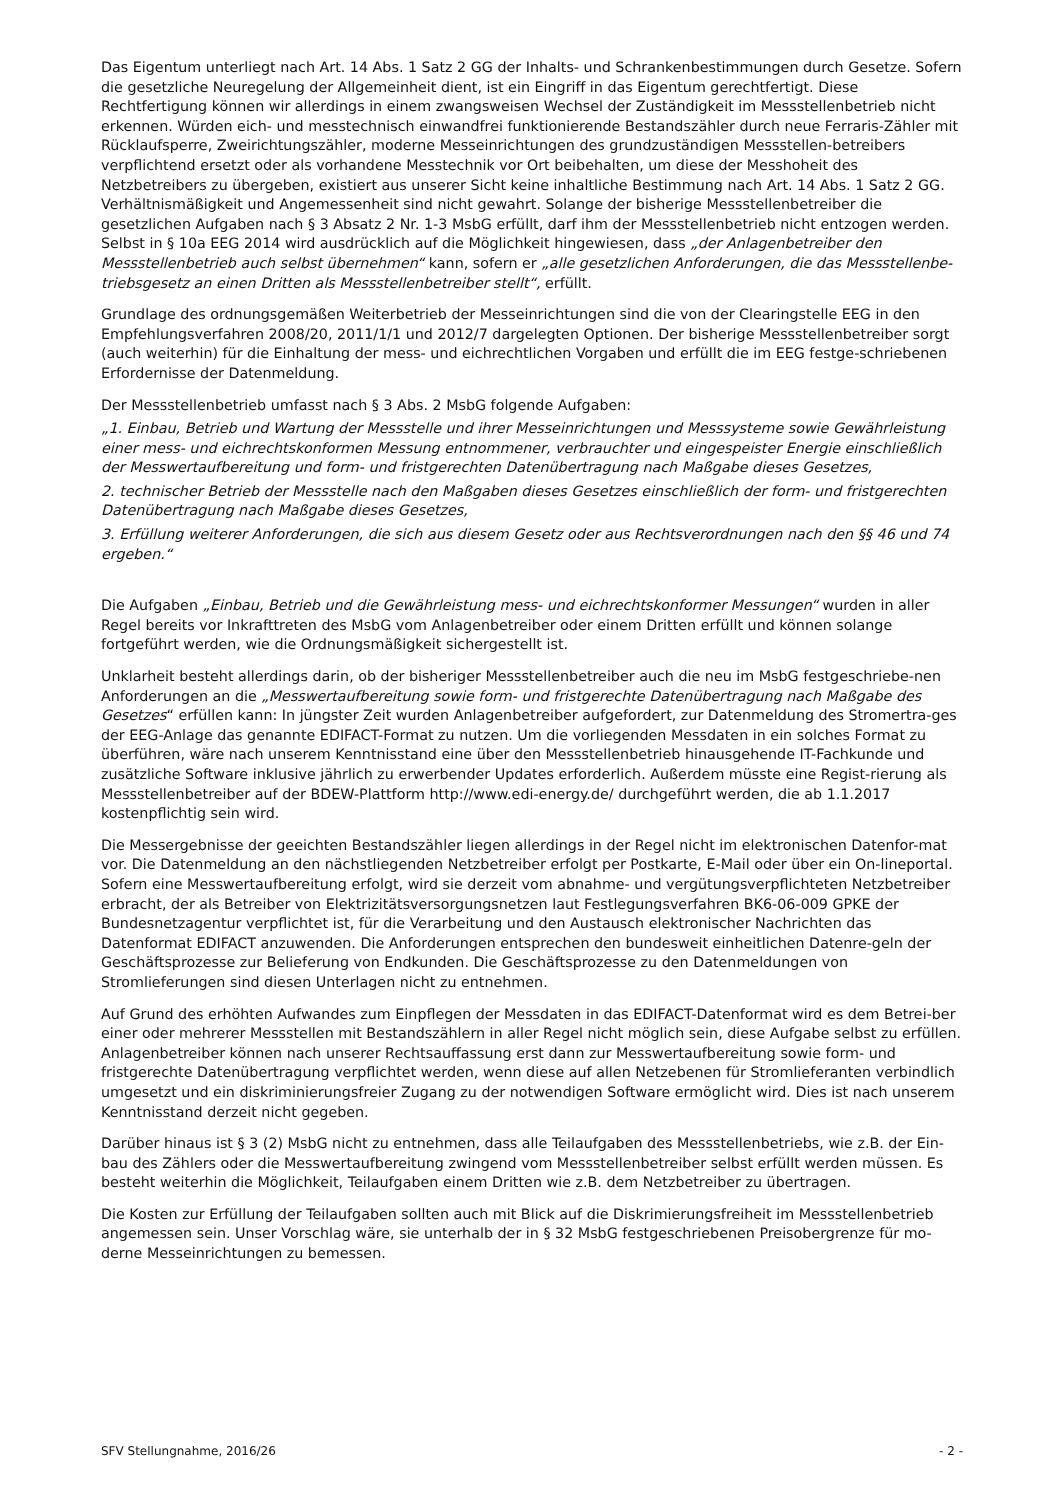Das Eigentum unterliegt nach Art. 14 Abs. 1 Satz 2 GG der Inhalts- und Schrankenbestimmungen durch Gesetze. Sofern die gesetzliche Neuregelung der Allgemeinheit dient, ist ein Eingriff in das Eigentum gerechtfertigt. Diese Rechtfertigung können wir allerdings in einem zwangsweisen Wechsel der Zuständigkeit im Messstellenbetrieb nicht erkennen. Würden eich- und messtechnisch einwandfrei funktionierende Bestandszähler durch neue Ferraris-Zähler mit Rücklaufsperre, Zweirichtungszähler, moderne Messeinrichtungen des grundzuständigen Messstellen-betreibers verpflichtend ersetzt oder als vorhandene Messtechnik vor Ort beibehalten, um diese der Messhoheit des Netzbetreibers zu übergeben, existiert aus unserer Sicht keine inhaltliche Bestimmung nach Art. 14 Abs. 1 Satz 2 GG. Verhältnismäßigkeit und Angemessenheit sind nicht gewahrt. Solange der bisherige Messstellenbetreiber die gesetzlichen Aufgaben nach § 3 Absatz 2 Nr. 1-3 MsbG erfüllt, darf ihm der Messstellenbetrieb nicht entzogen werden. Selbst in § 10a EEG 2014 wird ausdrücklich auf die Möglichkeit hingewiesen, dass „der Anlagenbetreiber den Messstellenbetrieb auch selbst übernehmen“ kann, sofern er „alle gesetzlichen Anforderungen, die das Messstellenbe-triebsgesetz an einen Dritten als Messstellenbetreiber stellt“, erfüllt.
Grundlage des ordnungsgemäßen Weiterbetrieb der Messeinrichtungen sind die von der Clearingstelle EEG in den Empfehlungsverfahren 2008/20, 2011/1/1 und 2012/7 dargelegten Optionen. Der bisherige Messstellenbetreiber sorgt (auch weiterhin) für die Einhaltung der mess- und eichrechtlichen Vorgaben und erfüllt die im EEG festge-schriebenen Erfordernisse der Datenmeldung.
Der Messstellenbetrieb umfasst nach § 3 Abs. 2 MsbG folgende Aufgaben:
„1. Einbau, Betrieb und Wartung der Messstelle und ihrer Messeinrichtungen und Messsysteme sowie Gewährleistung einer mess- und eichrechtskonformen Messung entnommener, verbrauchter und eingespeister Energie einschließlich der Messwertaufbereitung und form- und fristgerechten Datenübertragung nach Maßgabe dieses Gesetzes,
2. technischer Betrieb der Messstelle nach den Maßgaben dieses Gesetzes einschließlich der form- und fristgerechten Datenübertragung nach Maßgabe dieses Gesetzes,
3. Erfüllung weiterer Anforderungen, die sich aus diesem Gesetz oder aus Rechtsverordnungen nach den §§ 46 und 74 ergeben.“
Die Aufgaben „Einbau, Betrieb und die Gewährleistung mess- und eichrechtskonformer Messungen“ wurden in aller Regel bereits vor Inkrafttreten des MsbG vom Anlagenbetreiber oder einem Dritten erfüllt und können solange fortgeführt werden, wie die Ordnungsmäßigkeit sichergestellt ist.
Unklarheit besteht allerdings darin, ob der bisheriger Messstellenbetreiber auch die neu im MsbG festgeschriebe-nen Anforderungen an die „Messwertaufbereitung sowie form- und fristgerechte Datenübertragung nach Maßgabe des Gesetzes“ erfüllen kann: In jüngster Zeit wurden Anlagenbetreiber aufgefordert, zur Datenmeldung des Stromertra-ges der EEG-Anlage das genannte EDIFACT-Format zu nutzen. Um die vorliegenden Messdaten in ein solches Format zu überführen, wäre nach unserem Kenntnisstand eine über den Messstellenbetrieb hinausgehende IT-Fachkunde und zusätzliche Software inklusive jährlich zu erwerbender Updates erforderlich. Außerdem müsste eine Regist-rierung als Messstellenbetreiber auf der BDEW-Plattform http://www.edi-energy.de/ durchgeführt werden, die ab 1.1.2017 kostenpflichtig sein wird.
Die Messergebnisse der geeichten Bestandszähler liegen allerdings in der Regel nicht im elektronischen Datenfor-mat vor. Die Datenmeldung an den nächstliegenden Netzbetreiber erfolgt per Postkarte, E-Mail oder über ein On-lineportal. Sofern eine Messwertaufbereitung erfolgt, wird sie derzeit vom abnahme- und vergütungsverpflichteten Netzbetreiber erbracht, der als Betreiber von Elektrizitätsversorgungsnetzen laut Festlegungsverfahren BK6-06-009 GPKE der Bundesnetzagentur verpflichtet ist, für die Verarbeitung und den Austausch elektronischer Nachrichten das Datenformat EDIFACT anzuwenden. Die Anforderungen entsprechen den bundesweit einheitlichen Datenre-geln der Geschäftsprozesse zur Belieferung von Endkunden. Die Geschäftsprozesse zu den Datenmeldungen von Stromlieferungen sind diesen Unterlagen nicht zu entnehmen.
Auf Grund des erhöhten Aufwandes zum Einpflegen der Messdaten in das EDIFACT-Datenformat wird es dem Betrei-ber einer oder mehrerer Messstellen mit Bestandszählern in aller Regel nicht möglich sein, diese Aufgabe selbst zu erfüllen. Anlagenbetreiber können nach unserer Rechtsauffassung erst dann zur Messwertaufbereitung sowie form- und fristgerechte Datenübertragung verpflichtet werden, wenn diese auf allen Netzebenen für Stromlieferanten verbindlich umgesetzt und ein diskriminierungsfreier Zugang zu der notwendigen Software ermöglicht wird. Dies ist nach unserem Kenntnisstand derzeit nicht gegeben.
Darüber hinaus ist § 3 (2) MsbG nicht zu entnehmen, dass alle Teilaufgaben des Messstellenbetriebs, wie z.B. der Ein-bau des Zählers oder die Messwertaufbereitung zwingend vom Messstellenbetreiber selbst erfüllt werden müssen. Es besteht weiterhin die Möglichkeit, Teilaufgaben einem Dritten wie z.B. dem Netzbetreiber zu übertragen.
Die Kosten zur Erfüllung der Teilaufgaben sollten auch mit Blick auf die Diskrimierungsfreiheit im Messstellenbetrieb angemessen sein. Unser Vorschlag wäre, sie unterhalb der in § 32 MsbG festgeschriebenen Preisobergrenze für mo-derne Messeinrichtungen zu bemessen.
SFV Stellungnahme, 2016/26 - 2 -